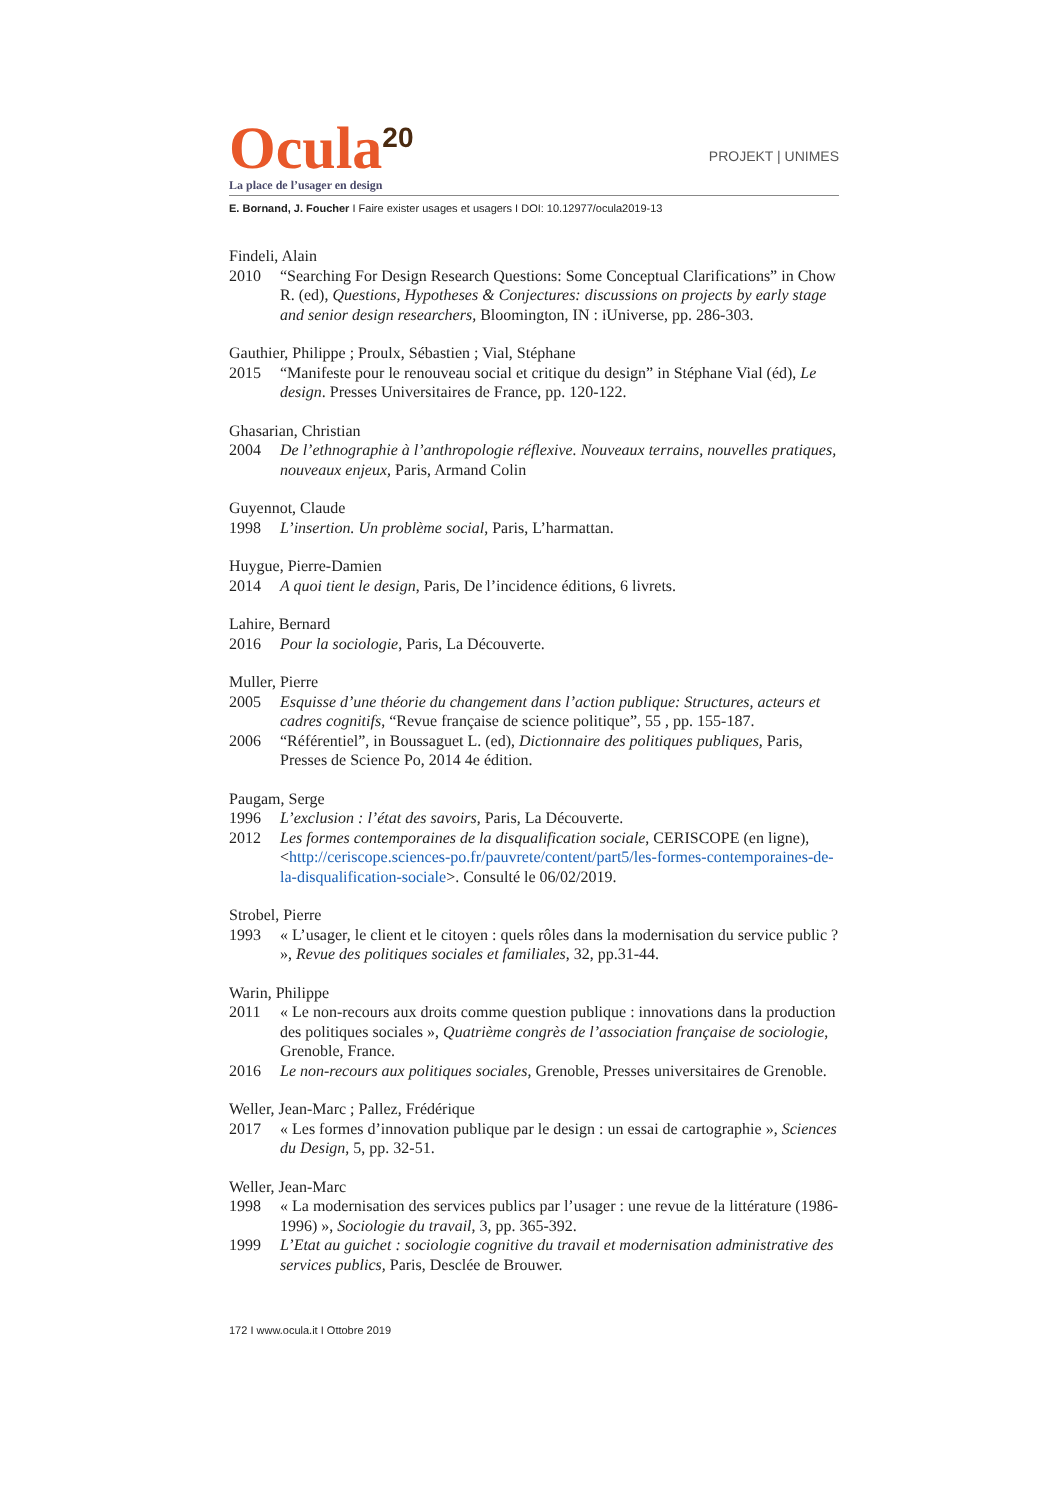Ocula<sup>20</sup>
PROJEKT | UNIMES
La place de l’usager en design
E. Bornand, J. Foucher I Faire exister usages et usagers I DOI: 10.12977/ocula2019-13
Findeli, Alain
2010 “Searching For Design Research Questions: Some Conceptual Clarifications” in Chow R. (ed), Questions, Hypotheses & Conjectures: discussions on projects by early stage and senior design researchers, Bloomington, IN : iUniverse, pp. 286-303.
Gauthier, Philippe ; Proulx, Sébastien ; Vial, Stéphane
2015 “Manifeste pour le renouveau social et critique du design” in Stéphane Vial (éd), Le design. Presses Universitaires de France, pp. 120-122.
Ghasarian, Christian
2004 De l’ethnographie à l’anthropologie réflexive. Nouveaux terrains, nouvelles pratiques, nouveaux enjeux, Paris, Armand Colin
Guyennot, Claude
1998 L’insertion. Un problème social, Paris, L’harmattan.
Huygue, Pierre-Damien
2014 A quoi tient le design, Paris, De l’incidence éditions, 6 livrets.
Lahire, Bernard
2016 Pour la sociologie, Paris, La Découverte.
Muller, Pierre
2005 Esquisse d’une théorie du changement dans l’action publique: Structures, acteurs et cadres cognitifs, “Revue française de science politique”, 55 , pp. 155-187.
2006 “Référentiel”, in Boussaguet L. (ed), Dictionnaire des politiques publiques, Paris, Presses de Science Po, 2014 4e édition.
Paugam, Serge
1996 L’exclusion : l’état des savoirs, Paris, La Découverte.
2012 Les formes contemporaines de la disqualification sociale, CERISCOPE (en ligne), <http://ceriscope.sciences-po.fr/pauvrete/content/part5/les-formes-contemporaines-de-la-disqualification-sociale>. Consulté le 06/02/2019.
Strobel, Pierre
1993 « L’usager, le client et le citoyen : quels rôles dans la modernisation du service public ? », Revue des politiques sociales et familiales, 32, pp.31-44.
Warin, Philippe
2011 « Le non-recours aux droits comme question publique : innovations dans la production des politiques sociales », Quatrième congrès de l’association française de sociologie, Grenoble, France.
2016 Le non-recours aux politiques sociales, Grenoble, Presses universitaires de Grenoble.
Weller, Jean-Marc ; Pallez, Frédérique
2017 « Les formes d’innovation publique par le design : un essai de cartographie », Sciences du Design, 5, pp. 32-51.
Weller, Jean-Marc
1998 « La modernisation des services publics par l’usager : une revue de la littérature (1986-1996) », Sociologie du travail, 3, pp. 365-392.
1999 L’Etat au guichet : sociologie cognitive du travail et modernisation administrative des services publics, Paris, Desclée de Brouwer.
172 I www.ocula.it I Ottobre 2019